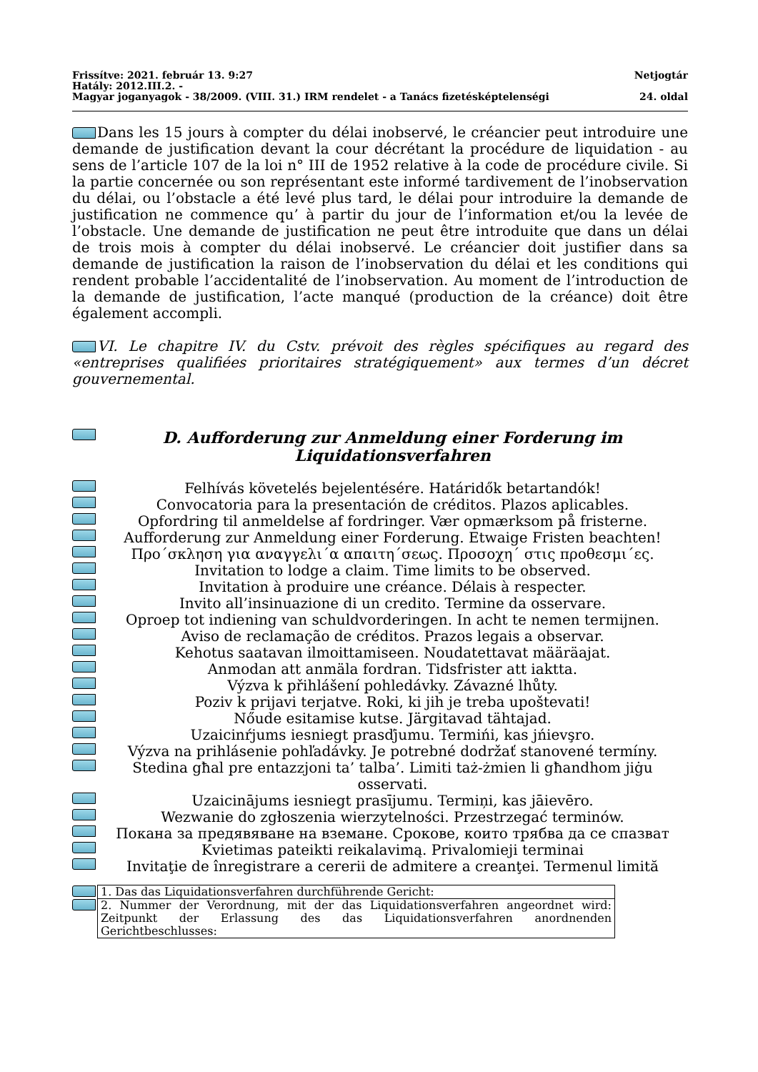Frissítve: 2021. február 13. 9:27 Netjogtár
Hatály: 2012.III.2. -
Magyar joganyagok - 38/2009. (VIII. 31.) IRM rendelet - a Tanács fizetésképtelenségi 24. oldal
Dans les 15 jours à compter du délai inobservé, le créancier peut introduire une demande de justification devant la cour décrétant la procédure de liquidation - au sens de l’article 107 de la loi n° III de 1952 relative à la code de procédure civile. Si la partie concernée ou son représentant este informé tardivement de l’inobservation du délai, ou l’obstacle a été levé plus tard, le délai pour introduire la demande de justification ne commence qu’ à partir du jour de l’information et/ou la levée de l’obstacle. Une demande de justification ne peut être introduite que dans un délai de trois mois à compter du délai inobservé. Le créancier doit justifier dans sa demande de justification la raison de l’inobservation du délai et les conditions qui rendent probable l’accidentalité de l’inobservation. Au moment de l’introduction de la demande de justification, l’acte manqué (production de la créance) doit être également accompli.
VI. Le chapitre IV. du Cstv. prévoit des règles spécifiques au regard des «entreprises qualifiées prioritaires stratégiquement» aux termes d’un décret gouvernemental.
D. Aufforderung zur Anmeldung einer Forderung im Liquidationsverfahren
Felhívás követelés bejelentésére. Határidők betartandók!
Convocatoria para la presentación de créditos. Plazos aplicables.
Opfordring til anmeldelse af fordringer. Vær opmærksom på fristerne.
Aufforderung zur Anmeldung einer Forderung. Etwaige Fristen beachten!
Προ´σκληση για αναγγελι´α απαιτη´σεως. Προσοχη´ στις προθεσμι´ες.
Invitation to lodge a claim. Time limits to be observed.
Invitation à produire une créance. Délais à respecter.
Invito all’insinuazione di un credito. Termine da osservare.
Oproep tot indiening van schuldvorderingen. In acht te nemen termijnen.
Aviso de reclamação de créditos. Prazos legais a observar.
Kehotus saatavan ilmoittamiseen. Noudatettavat määräajat.
Anmodan att anmäla fordran. Tidsfrister att iaktta.
Výzva k přihlášení pohledávky. Závazné lhůty.
Poziv k prijavi terjatve. Roki, ki jih je treba upoštevati!
Nőude esitamise kutse. Järgitavad tähtajad.
Uzaicinŕjums iesniegt prasďjumu. Termińi, kas jńievşro.
Výzva na prihlásenie pohľadávky. Je potrebné dodržať stanovené termíny.
Stedina għal pre entazzjoni ta’ talba’. Limiti taż-żmien li għandhom jiġu osservati.
Uzaicinājums iesniegt prasījumu. Termiņi, kas jāievēro.
Wezwanie do zgłoszenia wierzytelności. Przestrzegać terminów.
Покана за предявяване на вземане. Срокове, които трябва да се спазват
Kvietimas pateikti reikalavimą. Privalomieji terminai
Invitaţie de înregistrare a cererii de admitere a creanţei. Termenul limită
| | 1. Das das Liquidationsverfahren durchführende Gericht: |
| | 2. Nummer der Verordnung, mit der das Liquidationsverfahren angeordnet wird: Zeitpunkt der Erlassung des das Liquidationsverfahren anordnenden Gerichtbeschlusses: |